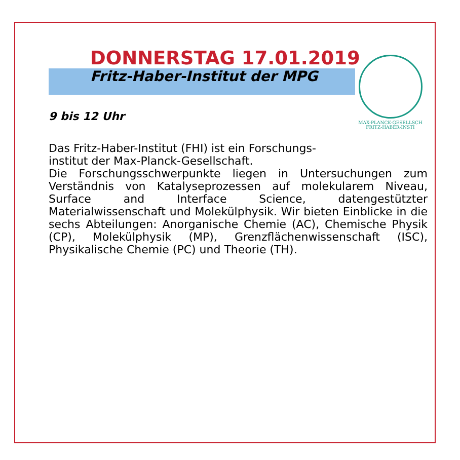MAX-PLANCK-GESELLSCH
FRITZ-HABER-INSTI
DONNERSTAG 17.01.2019
Fritz-Haber-Institut der MPG
9 bis 12 Uhr
Das Fritz-Haber-Institut (FHI) ist ein Forschungs-
institut der Max-Planck-Gesellschaft.
Die Forschungsschwerpunkte liegen in Untersuchungen zum Verständnis von Katalyseprozessen auf molekularem Niveau, Surface and Interface Science, datengestützter Materialwissenschaft und Molekülphysik. Wir bieten Einblicke in die sechs Abteilungen: Anorganische Chemie (AC), Chemische Physik (CP), Molekülphysik (MP), Grenzflächenwissenschaft (ISC), Physikalische Chemie (PC) und Theorie (TH).